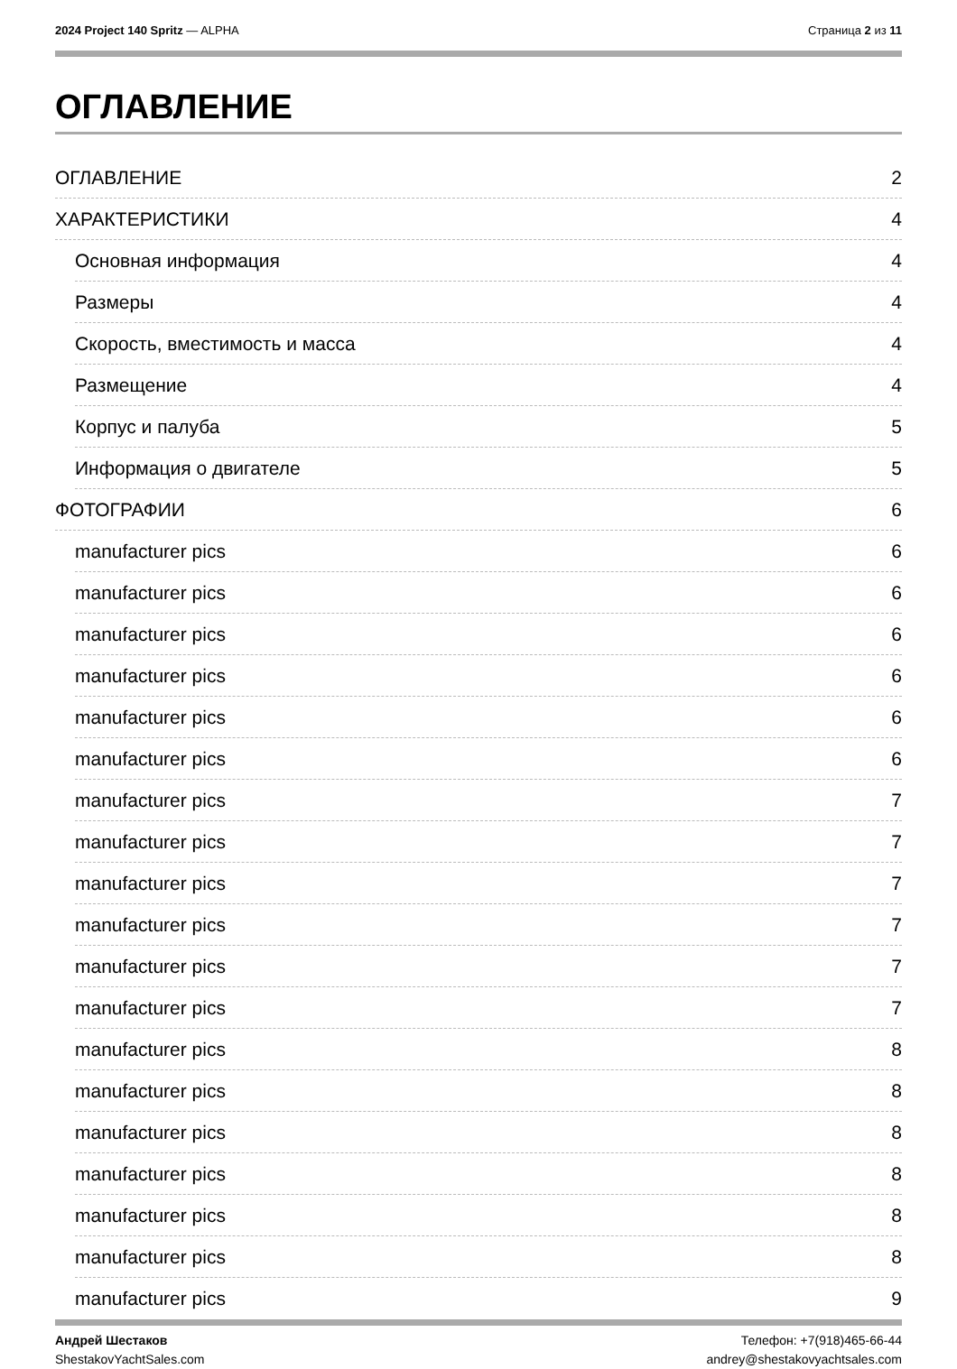2024 Project 140 Spritz — ALPHA
Страница 2 из 11
ОГЛАВЛЕНИЕ
ОГЛАВЛЕНИЕ 2
ХАРАКТЕРИСТИКИ 4
Основная информация 4
Размеры 4
Скорость, вместимость и масса 4
Размещение 4
Корпус и палуба 5
Информация о двигателе 5
ФОТОГРАФИИ 6
manufacturer pics 6
manufacturer pics 6
manufacturer pics 6
manufacturer pics 6
manufacturer pics 6
manufacturer pics 6
manufacturer pics 7
manufacturer pics 7
manufacturer pics 7
manufacturer pics 7
manufacturer pics 7
manufacturer pics 7
manufacturer pics 8
manufacturer pics 8
manufacturer pics 8
manufacturer pics 8
manufacturer pics 8
manufacturer pics 8
manufacturer pics 9
Андрей Шестаков
ShestakovYachtSales.com
Телефон: +7(918)465-66-44
andrey@shestakovyachtsales.com